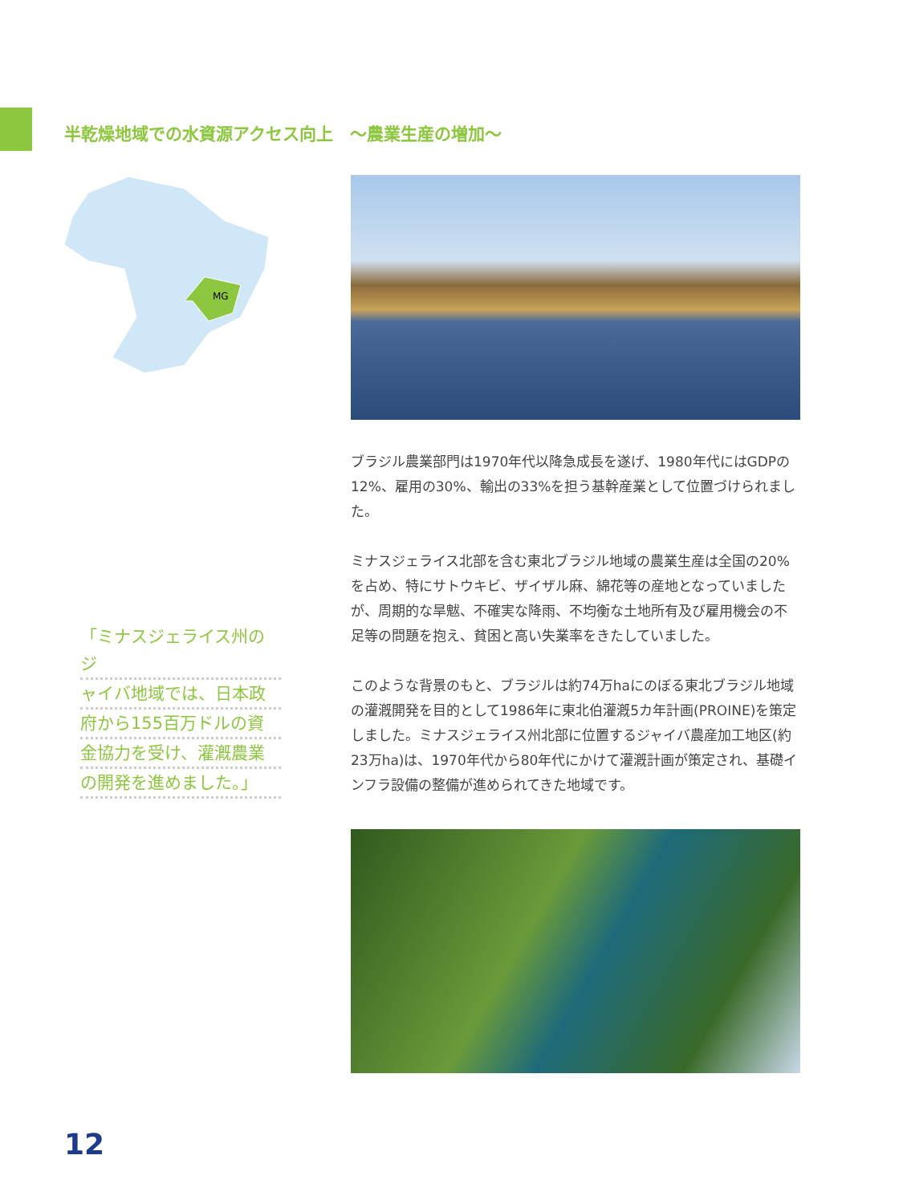半乾燥地域での水資源アクセス向上　～農業生産の増加～
MG
ブラジル農業部門は1970年代以降急成長を遂げ、1980年代にはGDPの12%、雇用の30%、輸出の33%を担う基幹産業として位置づけられました。
ミナスジェライス北部を含む東北ブラジル地域の農業生産は全国の20%を占め、特にサトウキビ、ザイザル麻、綿花等の産地となっていましたが、周期的な旱魃、不確実な降雨、不均衡な土地所有及び雇用機会の不足等の問題を抱え、貧困と高い失業率をきたしていました。
このような背景のもと、ブラジルは約74万haにのぼる東北ブラジル地域の灌漑開発を目的として1986年に東北伯灌漑5カ年計画(PROINE)を策定しました。ミナスジェライス州北部に位置するジャイバ農産加工地区(約23万ha)は、1970年代から80年代にかけて灌漑計画が策定され、基礎インフラ設備の整備が進められてきた地域です。
「ミナスジェライス州のジ
ャイバ地域では、日本政
府から155百万ドルの資
金協力を受け、灌漑農業
の開発を進めました。」
12